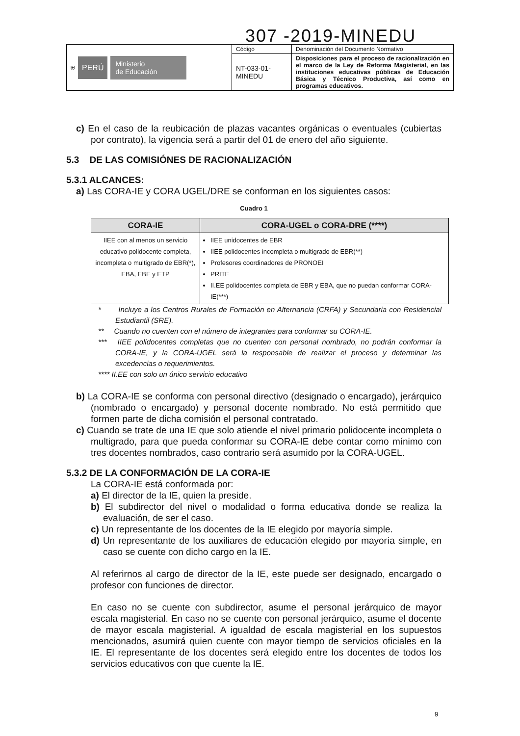307 -2019-MINEDU
| ⛨ PERÚ Ministerio de Educación | Código | Denominación del Documento Normativo |
| | NT-033-01- MINEDU | Disposiciones para el proceso de racionalización en el marco de la Ley de Reforma Magisterial, en las instituciones educativas públicas de Educación Básica y Técnico Productiva, así como en programas educativos. |
c) En el caso de la reubicación de plazas vacantes orgánicas o eventuales (cubiertas por contrato), la vigencia será a partir del 01 de enero del año siguiente.
5.3 DE LAS COMISIÓNES DE RACIONALIZACIÓN
5.3.1 ALCANCES:
a) Las CORA-IE y CORA UGEL/DRE se conforman en los siguientes casos:
Cuadro 1
| CORA-IE | CORA-UGEL o CORA-DRE (****) |
| --- | --- |
| IIEE con al menos un servicio educativo polidocente completa, incompleta o multigrado de EBR(*), EBA, EBE y ETP | IIEE unidocentes de EBR IIEE polidocentes incompleta o multigrado de EBR(**) Profesores coordinadores de PRONOEI PRITE II.EE polidocentes completa de EBR y EBA, que no puedan conformar CORA-IE(***) |
* Incluye a los Centros Rurales de Formación en Alternancia (CRFA) y Secundaria con Residencial Estudiantil (SRE).
** Cuando no cuenten con el número de integrantes para conformar su CORA-IE.
*** IIEE polidocentes completas que no cuenten con personal nombrado, no podrán conformar la CORA-IE, y la CORA-UGEL será la responsable de realizar el proceso y determinar las excedencias o requerimientos.
**** II.EE con solo un único servicio educativo
b) La CORA-IE se conforma con personal directivo (designado o encargado), jerárquico (nombrado o encargado) y personal docente nombrado. No está permitido que formen parte de dicha comisión el personal contratado.
c) Cuando se trate de una IE que solo atiende el nivel primario polidocente incompleta o multigrado, para que pueda conformar su CORA-IE debe contar como mínimo con tres docentes nombrados, caso contrario será asumido por la CORA-UGEL.
5.3.2 DE LA CONFORMACIÓN DE LA CORA-IE
La CORA-IE está conformada por:
a) El director de la IE, quien la preside.
b) El subdirector del nivel o modalidad o forma educativa donde se realiza la evaluación, de ser el caso.
c) Un representante de los docentes de la IE elegido por mayoría simple.
d) Un representante de los auxiliares de educación elegido por mayoría simple, en caso se cuente con dicho cargo en la IE.
Al referirnos al cargo de director de la IE, este puede ser designado, encargado o profesor con funciones de director.
En caso no se cuente con subdirector, asume el personal jerárquico de mayor escala magisterial. En caso no se cuente con personal jerárquico, asume el docente de mayor escala magisterial. A igualdad de escala magisterial en los supuestos mencionados, asumirá quien cuente con mayor tiempo de servicios oficiales en la IE. El representante de los docentes será elegido entre los docentes de todos los servicios educativos con que cuente la IE.
9